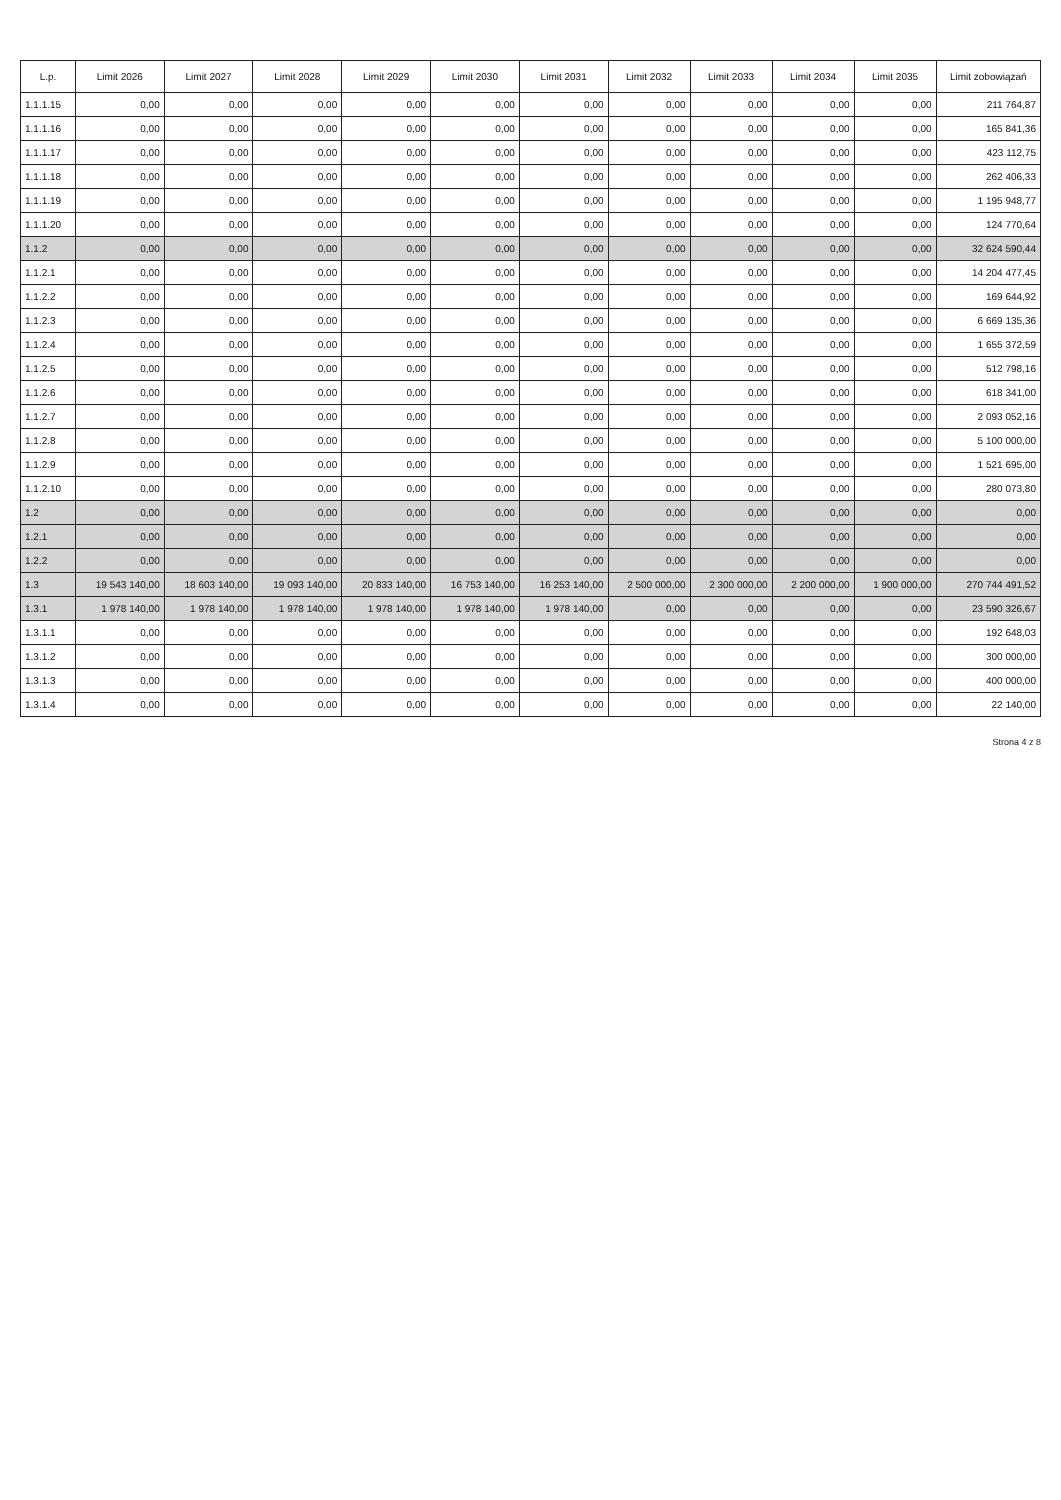| L.p. | Limit 2026 | Limit 2027 | Limit 2028 | Limit 2029 | Limit 2030 | Limit 2031 | Limit 2032 | Limit 2033 | Limit 2034 | Limit 2035 | Limit zobowiązań |
| --- | --- | --- | --- | --- | --- | --- | --- | --- | --- | --- | --- |
| 1.1.1.15 | 0,00 | 0,00 | 0,00 | 0,00 | 0,00 | 0,00 | 0,00 | 0,00 | 0,00 | 0,00 | 211 764,87 |
| 1.1.1.16 | 0,00 | 0,00 | 0,00 | 0,00 | 0,00 | 0,00 | 0,00 | 0,00 | 0,00 | 0,00 | 165 841,36 |
| 1.1.1.17 | 0,00 | 0,00 | 0,00 | 0,00 | 0,00 | 0,00 | 0,00 | 0,00 | 0,00 | 0,00 | 423 112,75 |
| 1.1.1.18 | 0,00 | 0,00 | 0,00 | 0,00 | 0,00 | 0,00 | 0,00 | 0,00 | 0,00 | 0,00 | 262 406,33 |
| 1.1.1.19 | 0,00 | 0,00 | 0,00 | 0,00 | 0,00 | 0,00 | 0,00 | 0,00 | 0,00 | 0,00 | 1 195 948,77 |
| 1.1.1.20 | 0,00 | 0,00 | 0,00 | 0,00 | 0,00 | 0,00 | 0,00 | 0,00 | 0,00 | 0,00 | 124 770,64 |
| 1.1.2 | 0,00 | 0,00 | 0,00 | 0,00 | 0,00 | 0,00 | 0,00 | 0,00 | 0,00 | 0,00 | 32 624 590,44 |
| 1.1.2.1 | 0,00 | 0,00 | 0,00 | 0,00 | 0,00 | 0,00 | 0,00 | 0,00 | 0,00 | 0,00 | 14 204 477,45 |
| 1.1.2.2 | 0,00 | 0,00 | 0,00 | 0,00 | 0,00 | 0,00 | 0,00 | 0,00 | 0,00 | 0,00 | 169 644,92 |
| 1.1.2.3 | 0,00 | 0,00 | 0,00 | 0,00 | 0,00 | 0,00 | 0,00 | 0,00 | 0,00 | 0,00 | 6 669 135,36 |
| 1.1.2.4 | 0,00 | 0,00 | 0,00 | 0,00 | 0,00 | 0,00 | 0,00 | 0,00 | 0,00 | 0,00 | 1 655 372,59 |
| 1.1.2.5 | 0,00 | 0,00 | 0,00 | 0,00 | 0,00 | 0,00 | 0,00 | 0,00 | 0,00 | 0,00 | 512 798,16 |
| 1.1.2.6 | 0,00 | 0,00 | 0,00 | 0,00 | 0,00 | 0,00 | 0,00 | 0,00 | 0,00 | 0,00 | 618 341,00 |
| 1.1.2.7 | 0,00 | 0,00 | 0,00 | 0,00 | 0,00 | 0,00 | 0,00 | 0,00 | 0,00 | 0,00 | 2 093 052,16 |
| 1.1.2.8 | 0,00 | 0,00 | 0,00 | 0,00 | 0,00 | 0,00 | 0,00 | 0,00 | 0,00 | 0,00 | 5 100 000,00 |
| 1.1.2.9 | 0,00 | 0,00 | 0,00 | 0,00 | 0,00 | 0,00 | 0,00 | 0,00 | 0,00 | 0,00 | 1 521 695,00 |
| 1.1.2.10 | 0,00 | 0,00 | 0,00 | 0,00 | 0,00 | 0,00 | 0,00 | 0,00 | 0,00 | 0,00 | 280 073,80 |
| 1.2 | 0,00 | 0,00 | 0,00 | 0,00 | 0,00 | 0,00 | 0,00 | 0,00 | 0,00 | 0,00 | 0,00 |
| 1.2.1 | 0,00 | 0,00 | 0,00 | 0,00 | 0,00 | 0,00 | 0,00 | 0,00 | 0,00 | 0,00 | 0,00 |
| 1.2.2 | 0,00 | 0,00 | 0,00 | 0,00 | 0,00 | 0,00 | 0,00 | 0,00 | 0,00 | 0,00 | 0,00 |
| 1.3 | 19 543 140,00 | 18 603 140,00 | 19 093 140,00 | 20 833 140,00 | 16 753 140,00 | 16 253 140,00 | 2 500 000,00 | 2 300 000,00 | 2 200 000,00 | 1 900 000,00 | 270 744 491,52 |
| 1.3.1 | 1 978 140,00 | 1 978 140,00 | 1 978 140,00 | 1 978 140,00 | 1 978 140,00 | 1 978 140,00 | 0,00 | 0,00 | 0,00 | 0,00 | 23 590 326,67 |
| 1.3.1.1 | 0,00 | 0,00 | 0,00 | 0,00 | 0,00 | 0,00 | 0,00 | 0,00 | 0,00 | 0,00 | 192 648,03 |
| 1.3.1.2 | 0,00 | 0,00 | 0,00 | 0,00 | 0,00 | 0,00 | 0,00 | 0,00 | 0,00 | 0,00 | 300 000,00 |
| 1.3.1.3 | 0,00 | 0,00 | 0,00 | 0,00 | 0,00 | 0,00 | 0,00 | 0,00 | 0,00 | 0,00 | 400 000,00 |
| 1.3.1.4 | 0,00 | 0,00 | 0,00 | 0,00 | 0,00 | 0,00 | 0,00 | 0,00 | 0,00 | 0,00 | 22 140,00 |
Strona 4 z 8